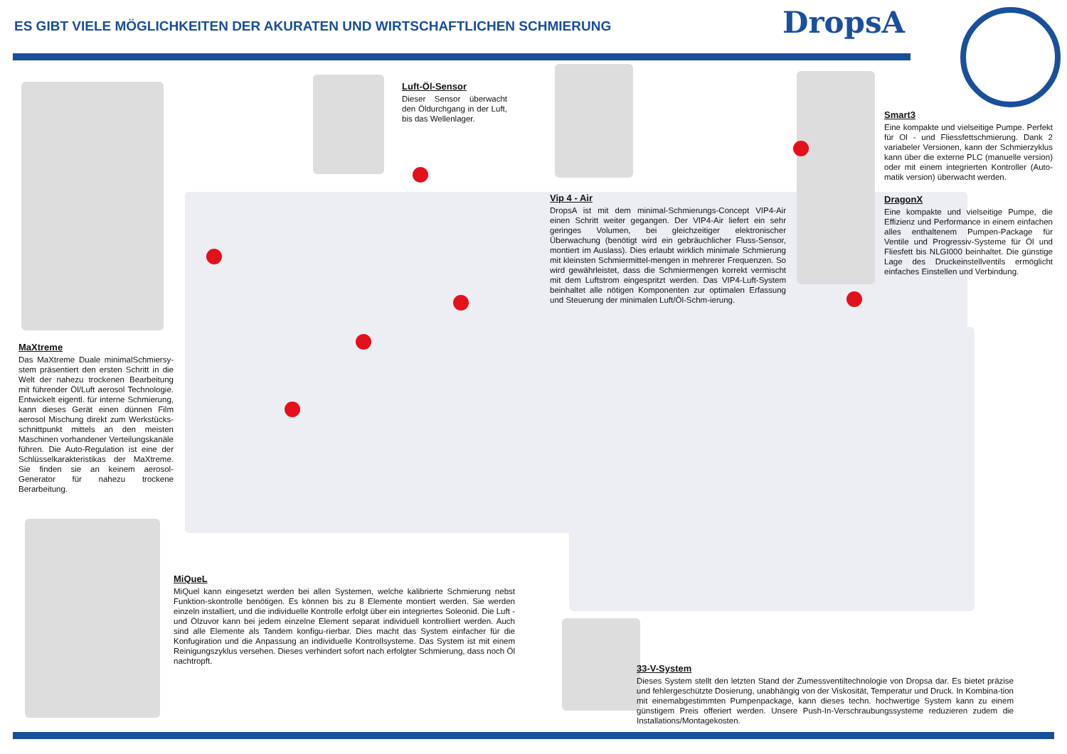ES GIBT VIELE MÖGLICHKEITEN DER AKURATEN UND WIRTSCHAFTLICHEN SCHMIERUNG DropsA
Luft-Öl-Sensor
Dieser Sensor überwacht den Öldurchgang in der Luft, bis das Wellenlager.
Vip 4 - Air
DropsA ist mit dem minimal-Schmierungs-Concept VIP4-Air einen Schritt weiter gegangen. Der VIP4-Air liefert ein sehr geringes Volumen, bei gleichzeitiger elektronischer Überwachung (benötigt wird ein gebräuchlicher Fluss-Sensor, montiert im Auslass). Dies erlaubt wirklich minimale Schmierung mit kleinsten Schmiermittel-mengen in mehrerer Frequenzen. So wird gewährleistet, dass die Schmiermengen korrekt vermischt mit dem Luftstrom eingespritzt werden. Das VIP4-Luft-System beinhaltet alle nötigen Komponenten zur optimalen Erfassung und Steuerung der minimalen Luft/Öl-Schm-ierung.
Smart3
Eine kompakte und vielseitige Pumpe. Perfekt für Ol - und Fliessfettschmierung. Dank 2 variabeler Versionen, kann der Schmierzyklus kann über die externe PLC (manuelle version) oder mit einem integrierten Kontroller (Auto-matik version) überwacht werden.
DragonX
Eine kompakte und vielseitige Pumpe, die Effizienz und Performance in einem einfachen alles enthaltenem Pumpen-Package für Ventile und Progressiv-Systeme für Öl und Fliesfett bis NLGI000 beinhaltet. Die günstige Lage des Druckeinstellventils ermöglicht einfaches Einstellen und Verbindung.
MaXtreme
Das MaXtreme Duale minimalSchmiersy-stem präsentiert den ersten Schritt in die Welt der nahezu trockenen Bearbeitung mit führender Öl/Luft aerosol Technologie. Entwickelt eigentl. für interne Schmierung, kann dieses Gerät einen dünnen Film aerosol Mischung direkt zum Werkstücks-schnittpunkt mittels an den meisten Maschinen vorhandener Verteilungskanäle führen. Die Auto-Regulation ist eine der Schlüsselkarakteristikas der MaXtreme. Sie finden sie an keinem aerosol-Generator für nahezu trockene Berarbeitung.
MiQueL
MiQuel kann eingesetzt werden bei allen Systemen, welche kalibrierte Schmierung nebst Funktion-skontrolle benötigen. Es können bis zu 8 Elemente montiert werden. Sie werden einzeln installiert, und die individuelle Kontrolle erfolgt über ein integriertes Soleonid. Die Luft - und Ölzuvor kann bei jedem einzelne Element separat individuell kontrolliert werden. Auch sind alle Elemente als Tandem konfigu-rierbar. Dies macht das System einfacher für die Konfugiration und die Anpassung an individuelle Kontrollsysteme. Das System ist mit einem Reinigungszyklus versehen. Dieses verhindert sofort nach erfolgter Schmierung, dass noch Öl nachtropft.
33-V-System
Dieses System stellt den letzten Stand der Zumessventiltechnologie von Dropsa dar. Es bietet präzise und fehlergeschützte Dosierung, unabhängig von der Viskosität, Temperatur und Druck. In Kombina-tion mit einemabgestimmten Pumpenpackage, kann dieses techn. hochwertige System kann zu einem günstigem Preis offeriert werden. Unsere Push-In-Verschraubungssysteme reduzieren zudem die Installations/Montagekosten.